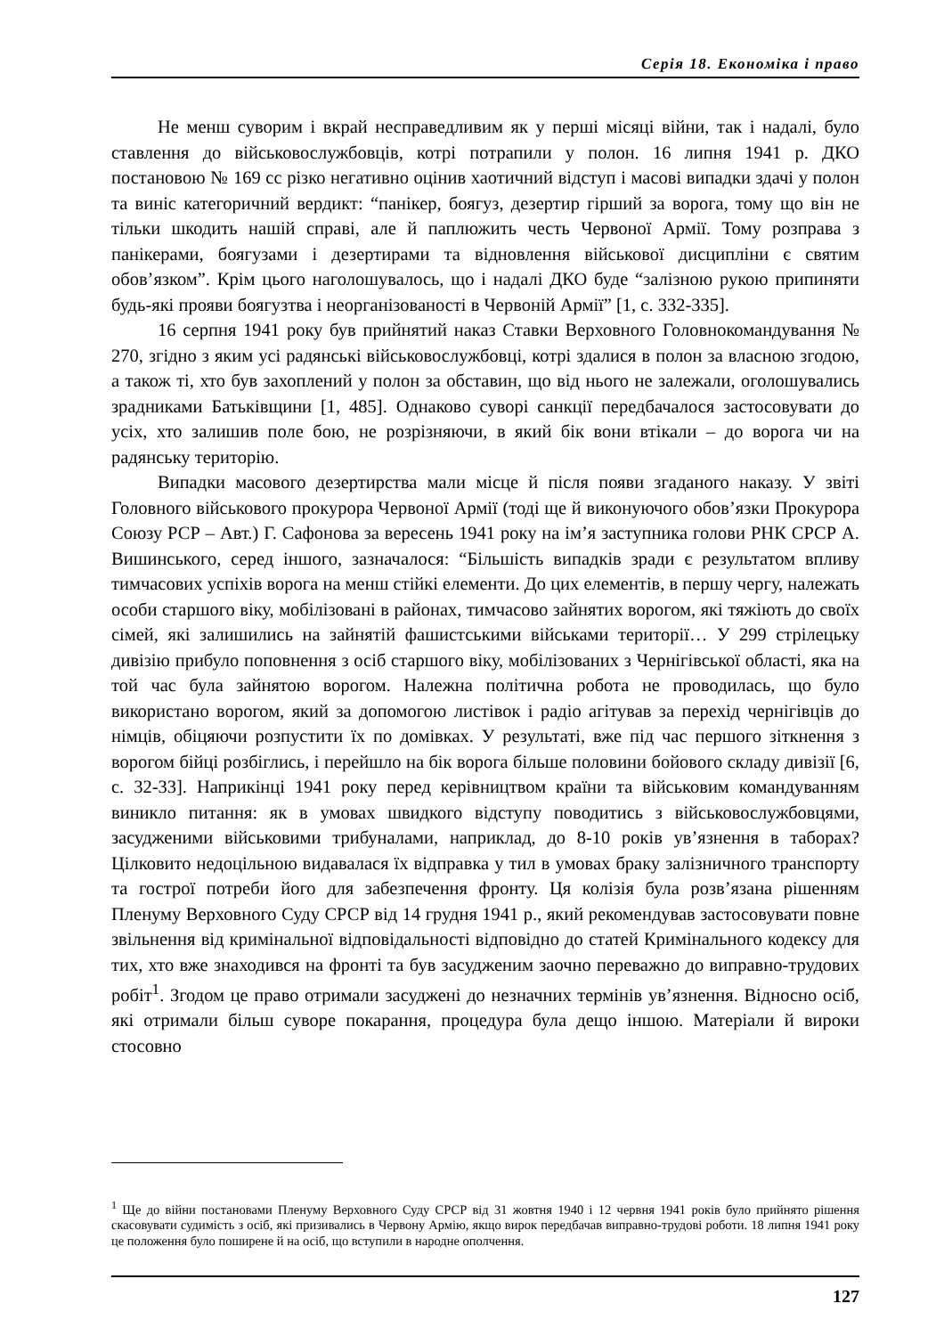Серія 18. Економіка і право
Не менш суворим і вкрай несправедливим як у перші місяці війни, так і надалі, було ставлення до військовослужбовців, котрі потрапили у полон. 16 липня 1941 р. ДКО постановою № 169 сс різко негативно оцінив хаотичний відступ і масові випадки здачі у полон та виніс категоричний вердикт: “панікер, боягуз, дезертир гірший за ворога, тому що він не тільки шкодить нашій справі, але й паплюжить честь Червоної Армії. Тому розправа з панікерами, боягузами і дезертирами та відновлення військової дисципліни є святим обов’язком”. Крім цього наголошувалось, що і надалі ДКО буде “залізною рукою припиняти будь-які прояви боягузтва і неорганізованості в Червоній Армії” [1, с. 332-335].
16 серпня 1941 року був прийнятий наказ Ставки Верховного Головнокомандування № 270, згідно з яким усі радянські військовослужбовці, котрі здалися в полон за власною згодою, а також ті, хто був захоплений у полон за обставин, що від нього не залежали, оголошувались зрадниками Батьківщини [1, 485]. Однаково суворі санкції передбачалося застосовувати до усіх, хто залишив поле бою, не розрізняючи, в який бік вони втікали – до ворога чи на радянську територію.
Випадки масового дезертирства мали місце й після появи згаданого наказу. У звіті Головного військового прокурора Червоної Армії (тоді ще й виконуючого обов’язки Прокурора Союзу РСР – Авт.) Г. Сафонова за вересень 1941 року на ім’я заступника голови РНК СРСР А. Вишинського, серед іншого, зазначалося: “Більшість випадків зради є результатом впливу тимчасових успіхів ворога на менш стійкі елементи. До цих елементів, в першу чергу, належать особи старшого віку, мобілізовані в районах, тимчасово зайнятих ворогом, які тяжіють до своїх сімей, які залишились на зайнятій фашистськими військами території… У 299 стрілецьку дивізію прибуло поповнення з осіб старшого віку, мобілізованих з Чернігівської області, яка на той час була зайнятою ворогом. Належна політична робота не проводилась, що було використано ворогом, який за допомогою листівок і радіо агітував за перехід чернігівців до німців, обіцяючи розпустити їх по домівках. У результаті, вже під час першого зіткнення з ворогом бійці розбіглись, і перейшло на бік ворога більше половини бойового складу дивізії [6, с. 32-33]. Наприкінці 1941 року перед керівництвом країни та військовим командуванням виникло питання: як в умовах швидкого відступу поводитись з військовослужбовцями, засудженими військовими трибуналами, наприклад, до 8-10 років ув’язнення в таборах? Цілковито недоцільною видавалася їх відправка у тил в умовах браку залізничного транспорту та гострої потреби його для забезпечення фронту. Ця колізія була розв’язана рішенням Пленуму Верховного Суду СРСР від 14 грудня 1941 р., який рекомендував застосовувати повне звільнення від кримінальної відповідальності відповідно до статей Кримінального кодексу для тих, хто вже знаходився на фронті та був засудженим заочно переважно до виправно-трудових робіт<sup>1</sup>. Згодом це право отримали засуджені до незначних термінів ув’язнення. Відносно осіб, які отримали більш суворе покарання, процедура була дещо іншою. Матеріали й вироки стосовно
<sup>1</sup> Ще до війни постановами Пленуму Верховного Суду СРСР від 31 жовтня 1940 і 12 червня 1941 років було прийнято рішення скасовувати судимість з осіб, які призивались в Червону Армію, якщо вирок передбачав виправно-трудові роботи. 18 липня 1941 року це положення було поширене й на осіб, що вступили в народне ополчення.
127